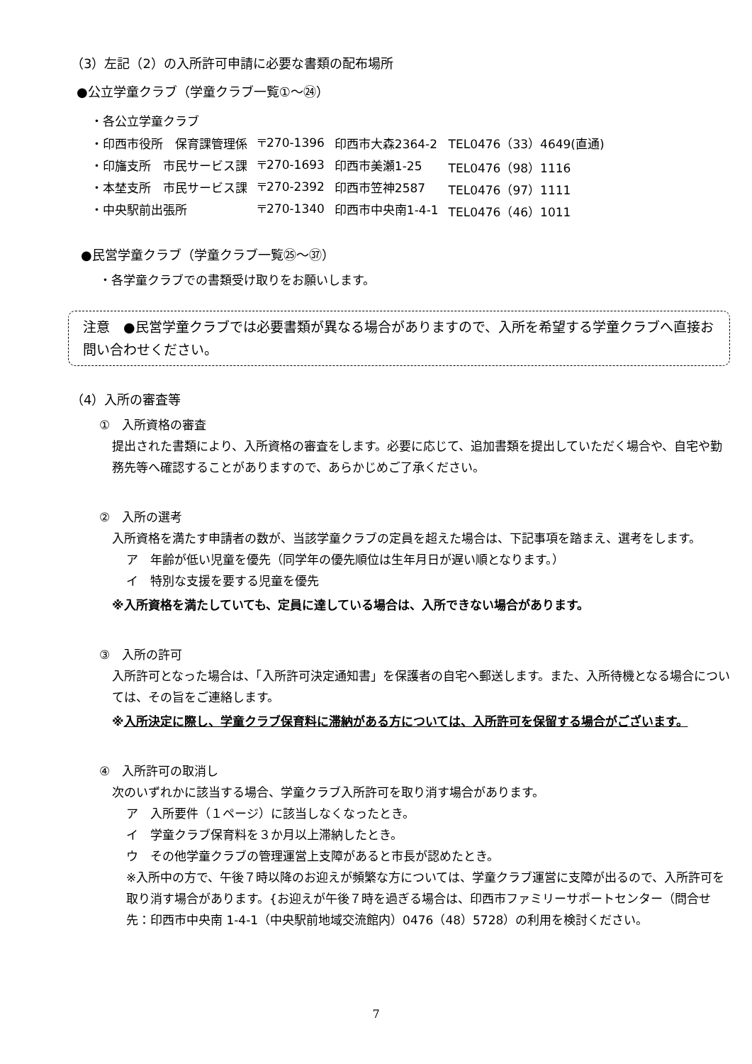（3）左記（2）の入所許可申請に必要な書類の配布場所
●公立学童クラブ（学童クラブ一覧①～㉔）
・各公立学童クラブ
| ・印西市役所 保育課管理係 | 〒270-1396 | 印西市大森2364-2 | TEL0476（33）4649(直通) |
| ・印旛支所 市民サービス課 | 〒270-1693 | 印西市美瀬1-25 | TEL0476（98）1116 |
| ・本埜支所 市民サービス課 | 〒270-2392 | 印西市笠神2587 | TEL0476（97）1111 |
| ・中央駅前出張所 | 〒270-1340 | 印西市中央南1-4-1 | TEL0476（46）1011 |
●民営学童クラブ（学童クラブ一覧㉕～㊲）
・各学童クラブでの書類受け取りをお願いします。
注意　●民営学童クラブでは必要書類が異なる場合がありますので、入所を希望する学童クラブへ直接お問い合わせください。
（4）入所の審査等
①　入所資格の審査
提出された書類により、入所資格の審査をします。必要に応じて、追加書類を提出していただく場合や、自宅や勤務先等へ確認することがありますので、あらかじめご了承ください。
②　入所の選考
入所資格を満たす申請者の数が、当該学童クラブの定員を超えた場合は、下記事項を踏まえ、選考をします。
ア　年齢が低い児童を優先（同学年の優先順位は生年月日が遅い順となります。）
イ　特別な支援を要する児童を優先
※入所資格を満たしていても、定員に達している場合は、入所できない場合があります。
③　入所の許可
入所許可となった場合は、「入所許可決定通知書」を保護者の自宅へ郵送します。また、入所待機となる場合については、その旨をご連絡します。
※入所決定に際し、学童クラブ保育料に滞納がある方については、入所許可を保留する場合がございます。
④　入所許可の取消し
次のいずれかに該当する場合、学童クラブ入所許可を取り消す場合があります。
ア　入所要件（１ページ）に該当しなくなったとき。
イ　学童クラブ保育料を３か月以上滞納したとき。
ウ　その他学童クラブの管理運営上支障があると市長が認めたとき。
※入所中の方で、午後７時以降のお迎えが頻繁な方については、学童クラブ運営に支障が出るので、入所許可を取り消す場合があります。{お迎えが午後７時を過ぎる場合は、印西市ファミリーサポートセンター（問合せ先：印西市中央南 1-4-1（中央駅前地域交流館内）0476（48）5728）の利用を検討ください。
7